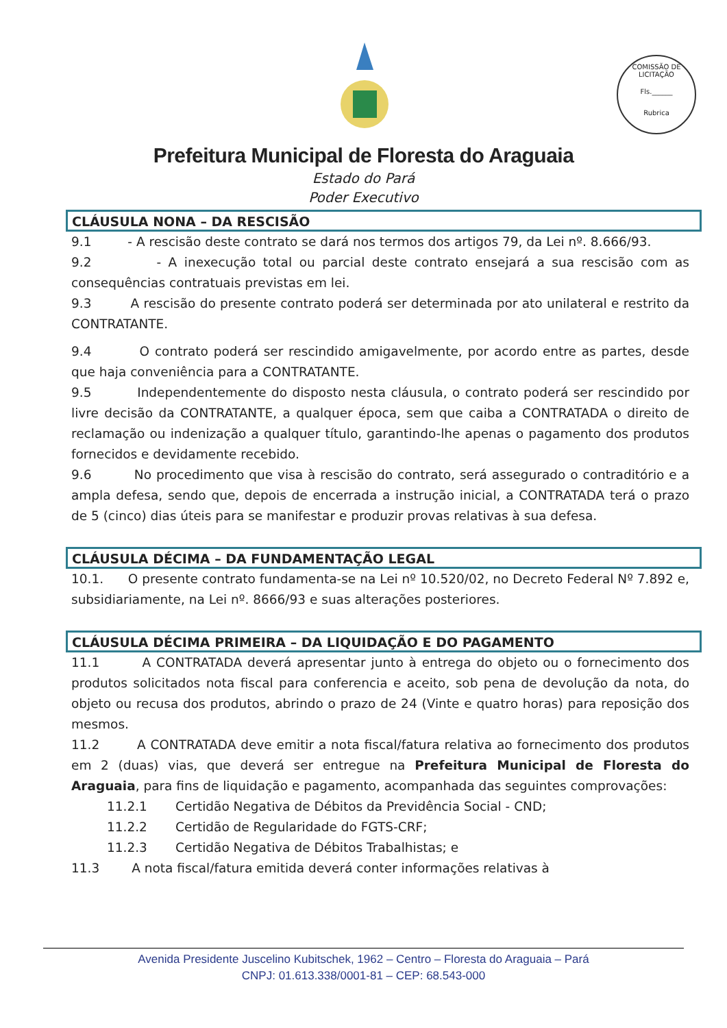COMISSÃO DE LICITAÇÃO
Fls.______
Rubrica
Prefeitura Municipal de Floresta do Araguaia
Estado do Pará
Poder Executivo
CLÁUSULA NONA – DA RESCISÃO
9.1 - A rescisão deste contrato se dará nos termos dos artigos 79, da Lei nº. 8.666/93.
9.2 - A inexecução total ou parcial deste contrato ensejará a sua rescisão com as consequências contratuais previstas em lei.
9.3 A rescisão do presente contrato poderá ser determinada por ato unilateral e restrito da CONTRATANTE.
9.4 O contrato poderá ser rescindido amigavelmente, por acordo entre as partes, desde que haja conveniência para a CONTRATANTE.
9.5 Independentemente do disposto nesta cláusula, o contrato poderá ser rescindido por livre decisão da CONTRATANTE, a qualquer época, sem que caiba a CONTRATADA o direito de reclamação ou indenização a qualquer título, garantindo-lhe apenas o pagamento dos produtos fornecidos e devidamente recebido.
9.6 No procedimento que visa à rescisão do contrato, será assegurado o contraditório e a ampla defesa, sendo que, depois de encerrada a instrução inicial, a CONTRATADA terá o prazo de 5 (cinco) dias úteis para se manifestar e produzir provas relativas à sua defesa.
CLÁUSULA DÉCIMA – DA FUNDAMENTAÇÃO LEGAL
10.1. O presente contrato fundamenta-se na Lei nº 10.520/02, no Decreto Federal Nº 7.892 e, subsidiariamente, na Lei nº. 8666/93 e suas alterações posteriores.
CLÁUSULA DÉCIMA PRIMEIRA – DA LIQUIDAÇÃO E DO PAGAMENTO
11.1 A CONTRATADA deverá apresentar junto à entrega do objeto ou o fornecimento dos produtos solicitados nota fiscal para conferencia e aceito, sob pena de devolução da nota, do objeto ou recusa dos produtos, abrindo o prazo de 24 (Vinte e quatro horas) para reposição dos mesmos.
11.2 A CONTRATADA deve emitir a nota fiscal/fatura relativa ao fornecimento dos produtos em 2 (duas) vias, que deverá ser entregue na Prefeitura Municipal de Floresta do Araguaia, para fins de liquidação e pagamento, acompanhada das seguintes comprovações:
11.2.1 Certidão Negativa de Débitos da Previdência Social - CND;
11.2.2 Certidão de Regularidade do FGTS-CRF;
11.2.3 Certidão Negativa de Débitos Trabalhistas; e
11.3 A nota fiscal/fatura emitida deverá conter informações relativas à
Avenida Presidente Juscelino Kubitschek, 1962 – Centro – Floresta do Araguaia – Pará
CNPJ: 01.613.338/0001-81 – CEP: 68.543-000